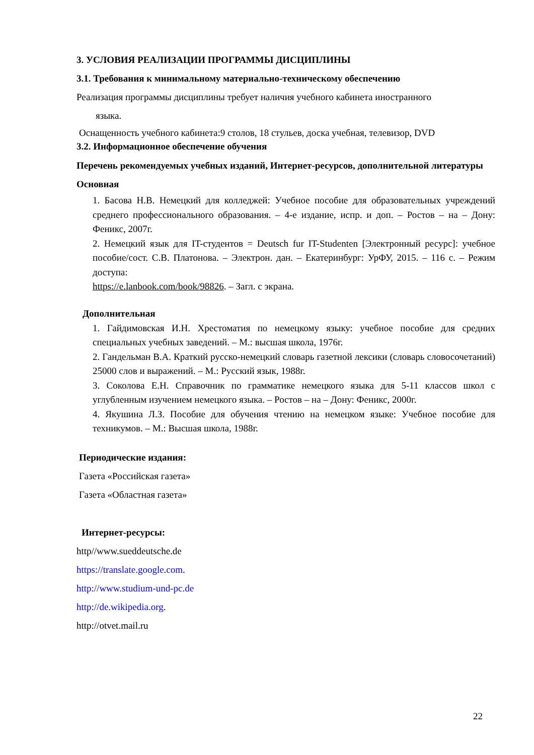3. УСЛОВИЯ РЕАЛИЗАЦИИ ПРОГРАММЫ ДИСЦИПЛИНЫ
3.1. Требования к минимальному материально-техническому обеспечению
Реализация программы дисциплины требует наличия учебного кабинета иностранного
языка.
Оснащенность учебного кабинета:9 столов, 18 стульев, доска учебная, телевизор, DVD
3.2. Информационное обеспечение обучения
Перечень рекомендуемых учебных изданий, Интернет-ресурсов, дополнительной литературы
Основная
1. Басова Н.В. Немецкий для колледжей: Учебное пособие для образовательных учреждений среднего профессионального образования. – 4-е издание, испр. и доп. – Ростов – на – Дону: Феникс, 2007г.
2. Немецкий язык для IT-студентов = Deutsch fur IT-Studenten [Электронный ресурс]: учебное пособие/сост. С.В. Платонова. – Электрон. дан. – Екатеринбург: УрФУ, 2015. – 116 с. – Режим доступа:
https://e.lanbook.com/book/98826. – Загл. с экрана.
Дополнительная
1. Гайдимовская И.Н. Хрестоматия по немецкому языку: учебное пособие для средних специальных учебных заведений. – М.: высшая школа, 1976г.
2. Гандельман В.А. Краткий русско-немецкий словарь газетной лексики (словарь словосочетаний) 25000 слов и выражений. – М.: Русский язык, 1988г.
3. Соколова Е.Н. Справочник по грамматике немецкого языка для 5-11 классов школ с углубленным изучением немецкого языка. – Ростов – на – Дону: Феникс, 2000г.
4. Якушина Л.З. Пособие для обучения чтению на немецком языке: Учебное пособие для техникумов. – М.: Высшая школа, 1988г.
Периодические издания:
Газета «Российская газета»
Газета «Областная газета»
Интернет-ресурсы:
http//www.sueddeutsche.de
https://translate.google.com.
http://www.studium-und-pc.de
http://de.wikipedia.org.
http://otvet.mail.ru
22